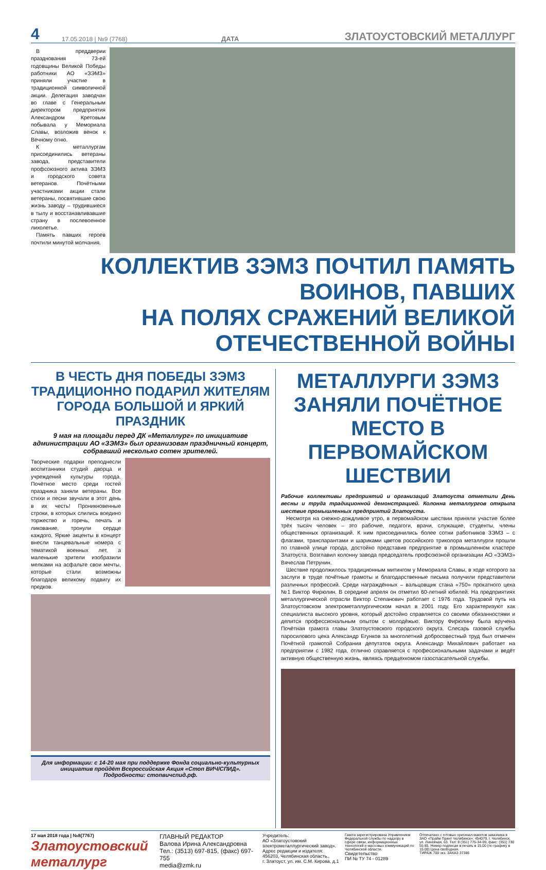4 17.05.2018 | №9 (7768) ДАТА ЗЛАТОУСТОВСКИЙ МЕТАЛЛУРГ
В преддверии празднования 73-ей годовщины Великой Победы работники АО «ЗЭМЗ» приняли участие в традиционной символичной акции. Делегация заводчан во главе с Генеральным директором предприятия Александром Кретовым побывала у Мемориала Славы, возложив венок к Вечному огню.
К металлургам присоединились ветераны завода, представители профсоюзного актива ЗЭМЗ и городского совета ветеранов. Почётными участниками акции стали ветераны, посвятившие свою жизнь заводу – трудившиеся в тылу и восстанавливавшие страну в послевоенное лихолетье.
Память павших героев почтили минутой молчания.
КОЛЛЕКТИВ ЗЭМЗ ПОЧТИЛ ПАМЯТЬ ВОИНОВ, ПАВШИХ
НА ПОЛЯХ СРАЖЕНИЙ ВЕЛИКОЙ ОТЕЧЕСТВЕННОЙ ВОЙНЫ
В ЧЕСТЬ ДНЯ ПОБЕДЫ ЗЭМЗ ТРАДИЦИОННО ПОДАРИЛ ЖИТЕЛЯМ ГОРОДА БОЛЬШОЙ И ЯРКИЙ ПРАЗДНИК
9 мая на площади перед ДК «Металлург» по инициативе администрации АО «ЗЭМЗ» был организован праздничный концерт, собравший несколько сотен зрителей.
Творческие подарки преподнесли воспитанники студий дворца и учреждений культуры города. Почётное место среди гостей праздника заняли ветераны. Все стихи и песни звучали в этот день в их честь! Проникновенные строки, в которых слились воедино торжество и горечь, печать и ликование, тронули сердце каждого. Яркие акценты в концерт внесли танцевальные номера с тематикой военных лет, а маленькие зрители изобразили мелками на асфальте свои мечты, которые стали возможны благодаря великому подвигу их предков.
Для информации: с 14-20 мая при поддержке Фонда социально-культурных инициатив пройдёт Всероссийская Акция «Стоп ВИЧ/СПИД».
Подробности: стопвичспид.рф.
МЕТАЛЛУРГИ ЗЭМЗ ЗАНЯЛИ ПОЧЁТНОЕ МЕСТО В ПЕРВОМАЙСКОМ ШЕСТВИИ
Рабочие коллективы предприятий и организаций Златоуста отметили День весны и труда традиционной демонстрацией. Колонна металлургов открыла шествие промышленных предприятий Златоуста.
Несмотря на снежно-дождливое утро, в первомайском шествии приняли участие более трёх тысяч человек – это рабочие, педагоги, врачи, служащие, студенты, члены общественных организаций. К ним присоединились более сотни работников ЗЭМЗ – с флагами, транспарантами и шариками цветов российского триколора металлурги прошли по главной улице города, достойно представив предприятие в промышленном кластере Златоуста. Возглавил колонну завода председатель профсоюзной организации АО «ЗЭМЗ» Вячеслав Петрунин.
Шествие продолжилось традиционным митингом у Мемориала Славы, в ходе которого за заслуги в труде почётные грамоты и благодарственные письма получили представители различных профессий. Среди награждённых – вальцовщик стана «750» прокатного цеха №1 Виктор Фирюлин. В середине апреля он отметил 60-летний юбилей. На предприятиях металлургической отрасли Виктор Степанович работает с 1976 года. Трудовой путь на Златоустовском электрометаллургическом начал в 2001 году. Его характеризуют как специалиста высокого уровня, который достойно справляется со своими обязанностями и делится профессиональным опытом с молодёжью. Виктору Фирюлину была вручена Почётная грамота главы Златоустовского городского округа. Слесарь газовой службы паросилового цеха Александр Егунков за многолетний добросовестный труд был отмечен Почётной грамотой Собрания депутатов округа. Александр Михайлович работает на предприятии с 1982 года, отлично справляется с профессиональными задачами и ведёт активную общественную жизнь, являясь предцехкомом газоспасательной службы.
17 мая 2018 года | №8(7767)
Златоустовский металлург
ГЛАВНЫЙ РЕДАКТОР
Валова Ирина Александровна
Тел.: (3513) 697-815, (факс) 697-755
media@zmk.ru
Учредитель:
АО «Златоустовский электрометаллургический завод».
Адрес редакции и издателя:
456203, Челябинская область.,
г. Златоуст, ул. им. С.М. Кирова, д.1
Газета зарегистрирована Управлением Федеральной службы по надзору в сфере связи, информационных технологий и массовых коммуникаций по Челябинской области.
Свидетельство
ПИ № ТУ 74 - 01289
Отпечатано с готовых оригинал-макетов заказчика в ЗАО «Прайм Принт Челябинск». 454079, г. Челябинск, ул. Линейная, 63. Тел: 8 (351) 775-34-09, факс: (351) 730 55 85. Номер подписан в печать в 15.00 (по графику в 15.00) Цена свободная.
ТИРАЖ 700 экз. ЗАКАЗ 37386